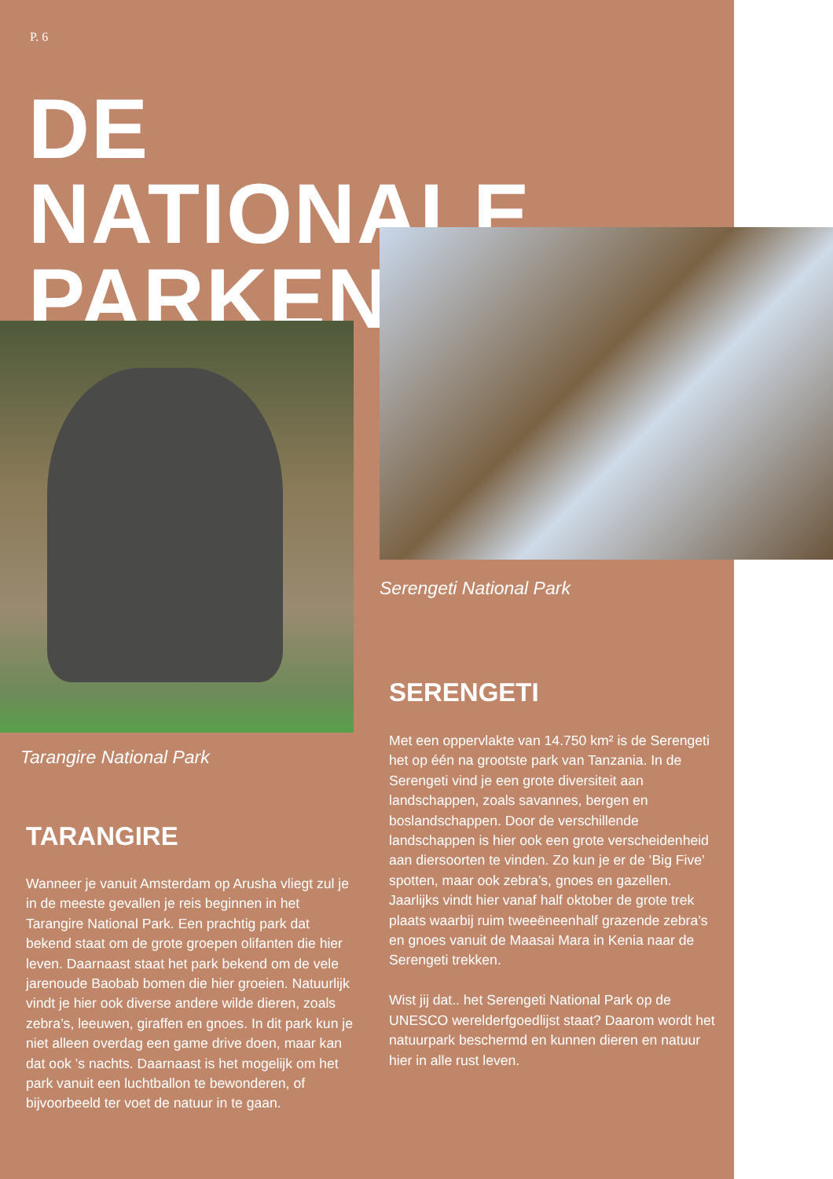P. 6
DE NATIONALE PARKEN
Serengeti National Park
SERENGETI
Met een oppervlakte van 14.750 km² is de Serengeti het op één na grootste park van Tanzania. In de Serengeti vind je een grote diversiteit aan landschappen, zoals savannes, bergen en boslandschappen. Door de verschillende landschappen is hier ook een grote verscheidenheid aan diersoorten te vinden. Zo kun je er de ‘Big Five’ spotten, maar ook zebra’s, gnoes en gazellen. Jaarlijks vindt hier vanaf half oktober de grote trek plaats waarbij ruim tweeëneenhalf grazende zebra’s en gnoes vanuit de Maasai Mara in Kenia naar de Serengeti trekken.
Wist jij dat.. het Serengeti National Park op de UNESCO werelderfgoedlijst staat? Daarom wordt het natuurpark beschermd en kunnen dieren en natuur hier in alle rust leven.
Tarangire National Park
TARANGIRE
Wanneer je vanuit Amsterdam op Arusha vliegt zul je in de meeste gevallen je reis beginnen in het Tarangire National Park. Een prachtig park dat bekend staat om de grote groepen olifanten die hier leven. Daarnaast staat het park bekend om de vele jarenoude Baobab bomen die hier groeien. Natuurlijk vindt je hier ook diverse andere wilde dieren, zoals zebra’s, leeuwen, giraffen en gnoes. In dit park kun je niet alleen overdag een game drive doen, maar kan dat ook ’s nachts. Daarnaast is het mogelijk om het park vanuit een luchtballon te bewonderen, of bijvoorbeeld ter voet de natuur in te gaan.